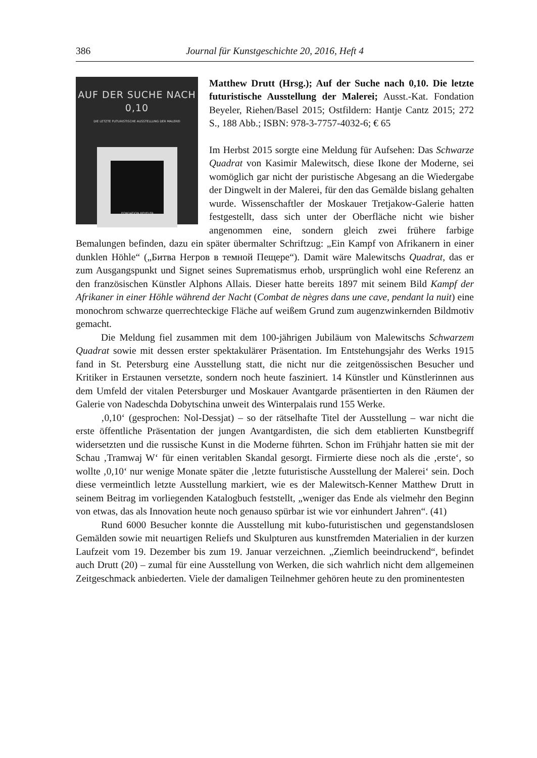386 Journal für Kunstgeschichte 20, 2016, Heft 4
AUF DER SUCHE NACH 0,10
DIE LETZTE FUTURISTISCHE AUSSTELLUNG DER MALEREI
FONDATION BEYELER
Matthew Drutt (Hrsg.); Auf der Suche nach 0,10. Die letzte futuristische Ausstellung der Malerei; Ausst.-Kat. Fondation Beyeler, Riehen/Basel 2015; Ostfildern: Hantje Cantz 2015; 272 S., 188 Abb.; ISBN: 978-3-7757-4032-6; € 65
Im Herbst 2015 sorgte eine Meldung für Aufsehen: Das Schwarze Quadrat von Kasimir Malewitsch, diese Ikone der Moderne, sei womöglich gar nicht der puristische Abgesang an die Wiedergabe der Dingwelt in der Malerei, für den das Gemälde bislang gehalten wurde. Wissenschaftler der Moskauer Tretjakow-Galerie hatten festgestellt, dass sich unter der Oberfläche nicht wie bisher angenommen eine, sondern gleich zwei frühere farbige Bemalungen befinden, dazu ein später übermalter Schriftzug: „Ein Kampf von Afrikanern in einer dunklen Höhle“ („Битва Негров в темной Пещере“). Damit wäre Malewitschs Quadrat, das er zum Ausgangspunkt und Signet seines Suprematismus erhob, ursprünglich wohl eine Referenz an den französischen Künstler Alphons Allais. Dieser hatte bereits 1897 mit seinem Bild Kampf der Afrikaner in einer Höhle während der Nacht (Combat de nègres dans une cave, pendant la nuit) eine monochrom schwarze querrechteckige Fläche auf weißem Grund zum augenzwinkernden Bildmotiv gemacht.
Die Meldung fiel zusammen mit dem 100-jährigen Jubiläum von Malewitschs Schwarzem Quadrat sowie mit dessen erster spektakulärer Präsentation. Im Entstehungsjahr des Werks 1915 fand in St. Petersburg eine Ausstellung statt, die nicht nur die zeitgenössischen Besucher und Kritiker in Erstaunen versetzte, sondern noch heute fasziniert. 14 Künstler und Künstlerinnen aus dem Umfeld der vitalen Petersburger und Moskauer Avantgarde präsentierten in den Räumen der Galerie von Nadeschda Dobytschina unweit des Winterpalais rund 155 Werke.
‚0,10‘ (gesprochen: Nol-Dessjat) – so der rätselhafte Titel der Ausstellung – war nicht die erste öffentliche Präsentation der jungen Avantgardisten, die sich dem etablierten Kunstbegriff widersetzten und die russische Kunst in die Moderne führten. Schon im Frühjahr hatten sie mit der Schau ‚Tramwaj W‘ für einen veritablen Skandal gesorgt. Firmierte diese noch als die ‚erste‘, so wollte ‚0,10‘ nur wenige Monate später die ‚letzte futuristische Ausstellung der Malerei‘ sein. Doch diese vermeintlich letzte Ausstellung markiert, wie es der Malewitsch-Kenner Matthew Drutt in seinem Beitrag im vorliegenden Katalogbuch feststellt, „weniger das Ende als vielmehr den Beginn von etwas, das als Innovation heute noch genauso spürbar ist wie vor einhundert Jahren“. (41)
Rund 6000 Besucher konnte die Ausstellung mit kubo-futuristischen und gegenstandslosen Gemälden sowie mit neuartigen Reliefs und Skulpturen aus kunstfremden Materialien in der kurzen Laufzeit vom 19. Dezember bis zum 19. Januar verzeichnen. „Ziemlich beeindruckend“, befindet auch Drutt (20) – zumal für eine Ausstellung von Werken, die sich wahrlich nicht dem allgemeinen Zeitgeschmack anbiederten. Viele der damaligen Teilnehmer gehören heute zu den prominentesten